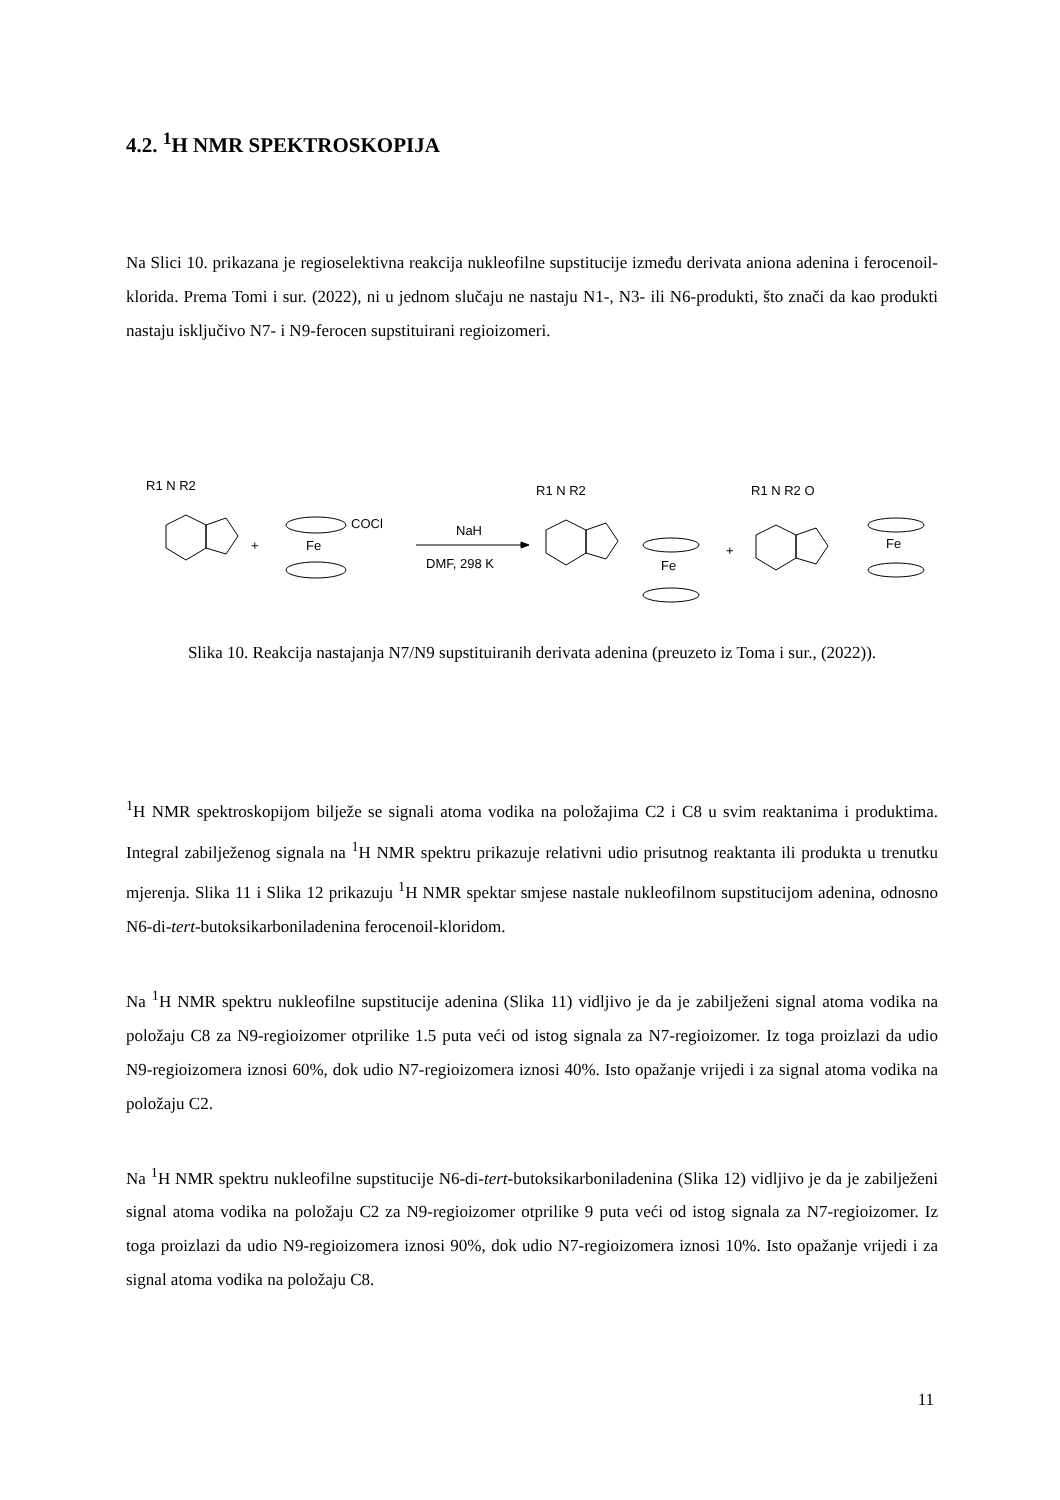4.2. <sup>1</sup>H NMR SPEKTROSKOPIJA
Na Slici 10. prikazana je regioselektivna reakcija nukleofilne supstitucije između derivata aniona adenina i ferocenoil-klorida. Prema Tomi i sur. (2022), ni u jednom slučaju ne nastaju N1-, N3- ili N6-produkti, što znači da kao produkti nastaju isključivo N7- i N9-ferocen supstituirani regioizomeri.
R1 N R2
Fe
COCl
+
NaH
DMF, 298 K
R1 N R2
Fe
+
R1 N R2 O
Fe
Slika 10. Reakcija nastajanja N7/N9 supstituiranih derivata adenina (preuzeto iz Toma i sur., (2022)).
<sup>1</sup>H NMR spektroskopijom bilježe se signali atoma vodika na položajima C2 i C8 u svim reaktanima i produktima. Integral zabilježenog signala na <sup>1</sup>H NMR spektru prikazuje relativni udio prisutnog reaktanta ili produkta u trenutku mjerenja. Slika 11 i Slika 12 prikazuju <sup>1</sup>H NMR spektar smjese nastale nukleofilnom supstitucijom adenina, odnosno N6-di-tert-butoksikarboniladenina ferocenoil-kloridom.
Na <sup>1</sup>H NMR spektru nukleofilne supstitucije adenina (Slika 11) vidljivo je da je zabilježeni signal atoma vodika na položaju C8 za N9-regioizomer otprilike 1.5 puta veći od istog signala za N7-regioizomer. Iz toga proizlazi da udio N9-regioizomera iznosi 60%, dok udio N7-regioizomera iznosi 40%. Isto opažanje vrijedi i za signal atoma vodika na položaju C2.
Na <sup>1</sup>H NMR spektru nukleofilne supstitucije N6-di-tert-butoksikarboniladenina (Slika 12) vidljivo je da je zabilježeni signal atoma vodika na položaju C2 za N9-regioizomer otprilike 9 puta veći od istog signala za N7-regioizomer. Iz toga proizlazi da udio N9-regioizomera iznosi 90%, dok udio N7-regioizomera iznosi 10%. Isto opažanje vrijedi i za signal atoma vodika na položaju C8.
11